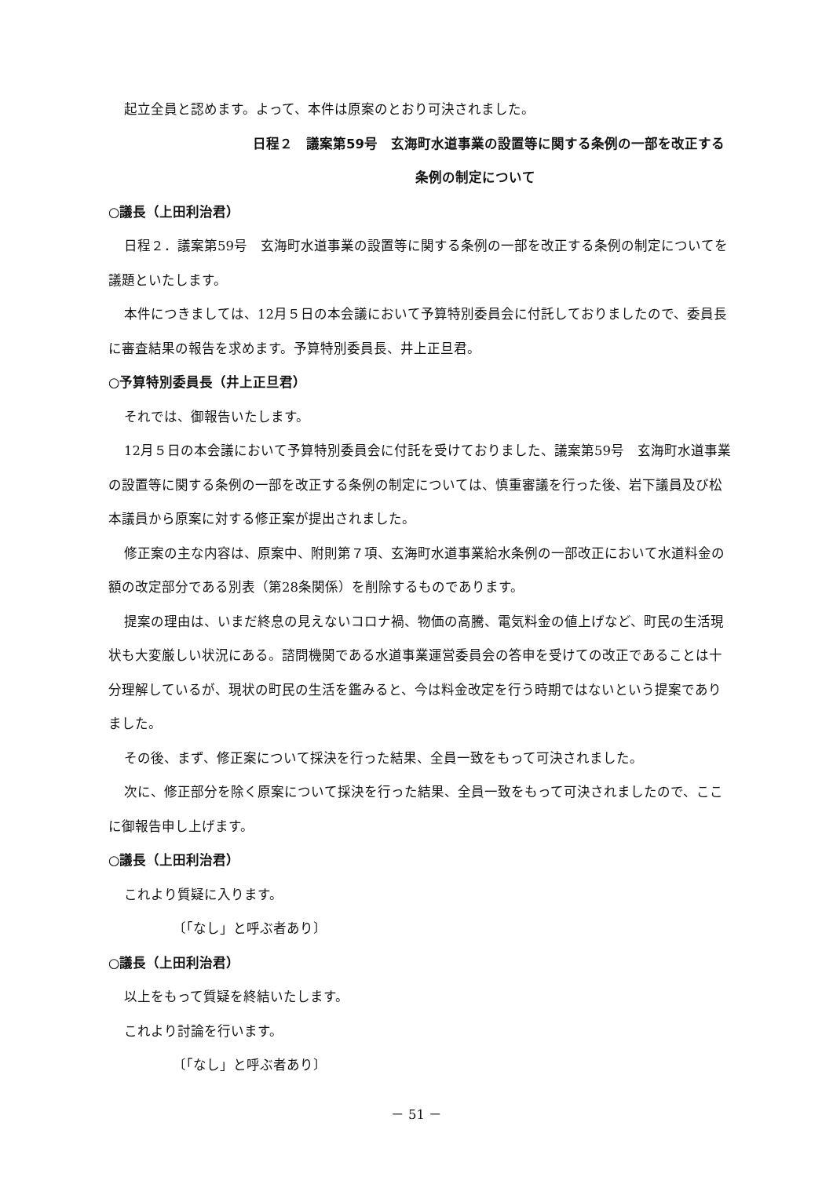起立全員と認めます。よって、本件は原案のとおり可決されました。
日程２　議案第59号　玄海町水道事業の設置等に関する条例の一部を改正する
条例の制定について
○議長（上田利治君）
日程２．議案第59号　玄海町水道事業の設置等に関する条例の一部を改正する条例の制定についてを議題といたします。
本件につきましては、12月５日の本会議において予算特別委員会に付託しておりましたので、委員長に審査結果の報告を求めます。予算特別委員長、井上正旦君。
○予算特別委員長（井上正旦君）
それでは、御報告いたします。
12月５日の本会議において予算特別委員会に付託を受けておりました、議案第59号　玄海町水道事業の設置等に関する条例の一部を改正する条例の制定については、慎重審議を行った後、岩下議員及び松本議員から原案に対する修正案が提出されました。
修正案の主な内容は、原案中、附則第７項、玄海町水道事業給水条例の一部改正において水道料金の額の改定部分である別表（第28条関係）を削除するものであります。
提案の理由は、いまだ終息の見えないコロナ禍、物価の高騰、電気料金の値上げなど、町民の生活現状も大変厳しい状況にある。諮問機関である水道事業運営委員会の答申を受けての改正であることは十分理解しているが、現状の町民の生活を鑑みると、今は料金改定を行う時期ではないという提案でありました。
その後、まず、修正案について採決を行った結果、全員一致をもって可決されました。
次に、修正部分を除く原案について採決を行った結果、全員一致をもって可決されましたので、ここに御報告申し上げます。
○議長（上田利治君）
これより質疑に入ります。
〔「なし」と呼ぶ者あり〕
○議長（上田利治君）
以上をもって質疑を終結いたします。
これより討論を行います。
〔「なし」と呼ぶ者あり〕
－ 51 －